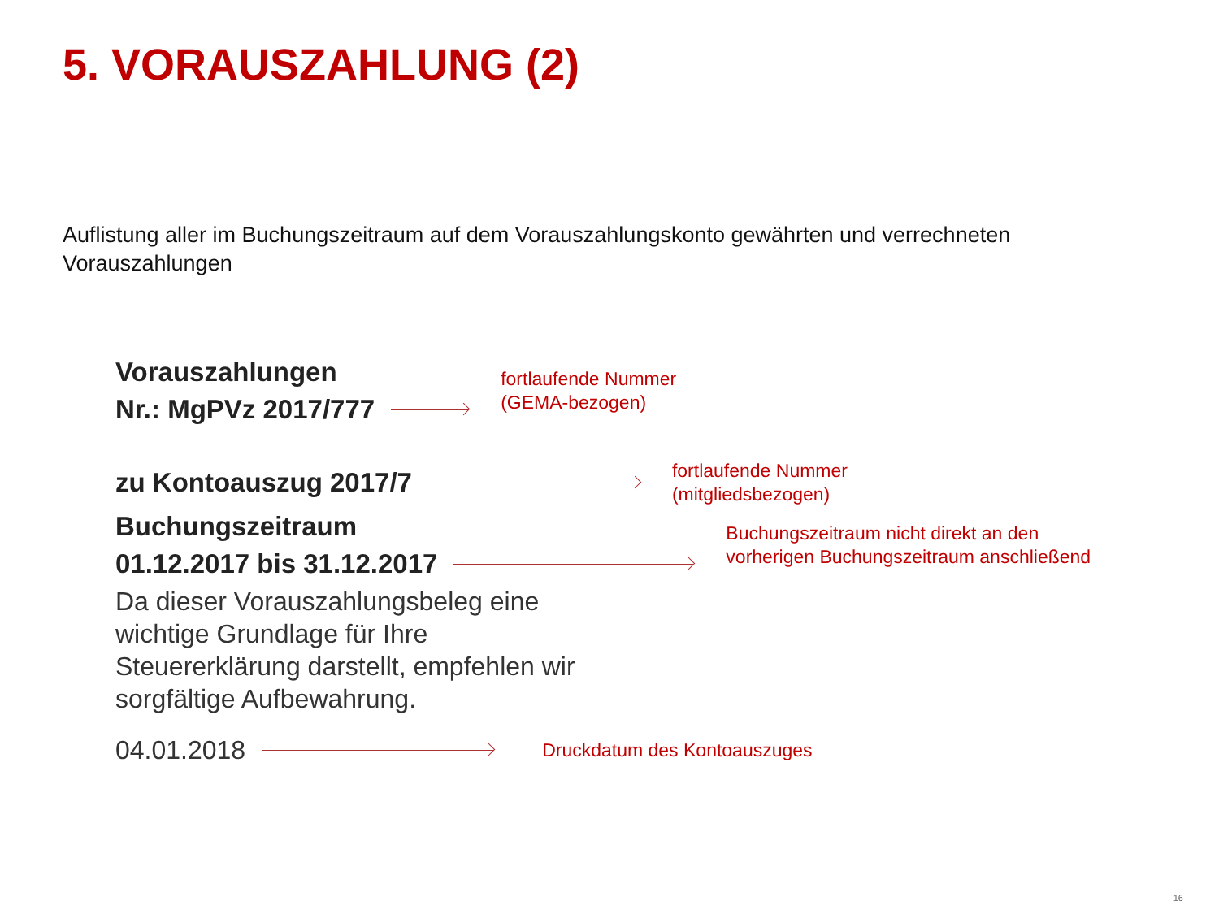5. VORAUSZAHLUNG (2)
Auflistung aller im Buchungszeitraum auf dem Vorauszahlungskonto gewährten und verrechneten Vorauszahlungen
Vorauszahlungen
Nr.: MgPVz 2017/777
fortlaufende Nummer
(GEMA-bezogen)
zu Kontoauszug 2017/7
fortlaufende Nummer
(mitgliedsbezogen)
Buchungszeitraum
01.12.2017 bis 31.12.2017
Buchungszeitraum nicht direkt an den
vorherigen Buchungszeitraum anschließend
Da dieser Vorauszahlungsbeleg eine wichtige Grundlage für Ihre Steuererklärung darstellt, empfehlen wir sorgfältige Aufbewahrung.
04.01.2018
Druckdatum des Kontoauszuges
16